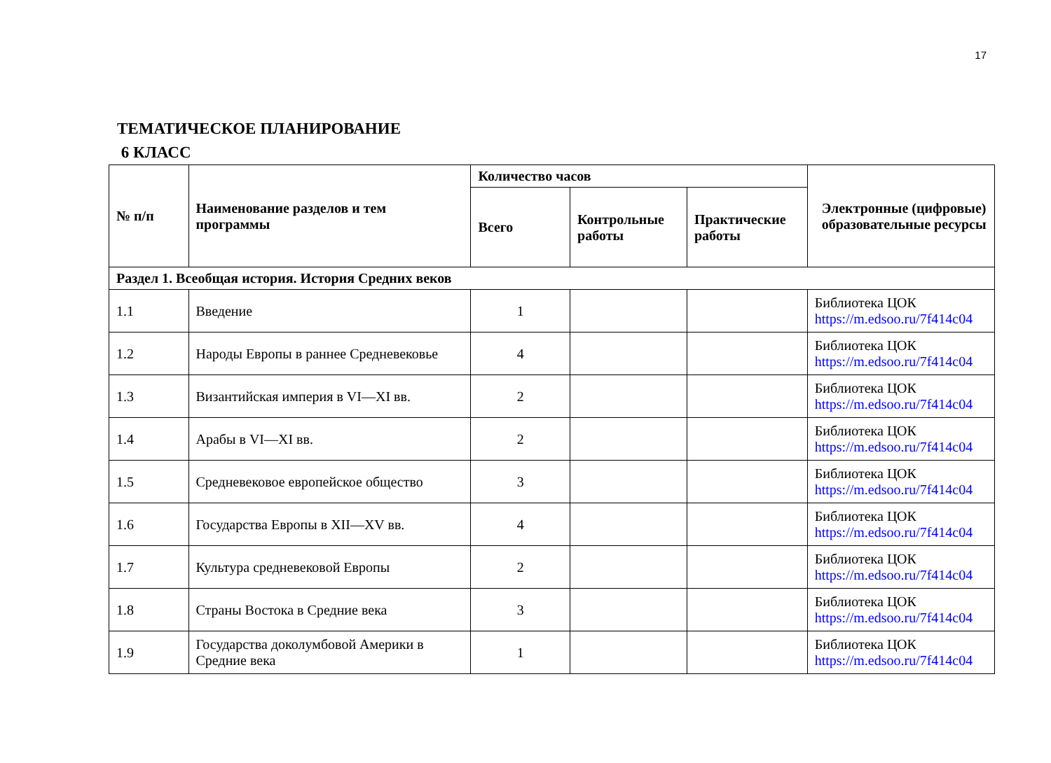17
ТЕМАТИЧЕСКОЕ ПЛАНИРОВАНИЕ
6 КЛАСС
| № п/п | Наименование разделов и тем программы | Количество часов | | | Электронные (цифровые) образовательные ресурсы |
| --- | --- | --- | --- | --- | --- |
| | | Всего | Контрольные работы | Практические работы | |
| Раздел 1. Всеобщая история. История Средних веков | | | | | |
| 1.1 | Введение | 1 | | | Библиотека ЦОК https://m.edsoo.ru/7f414c04 |
| 1.2 | Народы Европы в раннее Средневековье | 4 | | | Библиотека ЦОК https://m.edsoo.ru/7f414c04 |
| 1.3 | Византийская империя в VI—XI вв. | 2 | | | Библиотека ЦОК https://m.edsoo.ru/7f414c04 |
| 1.4 | Арабы в VI—XI вв. | 2 | | | Библиотека ЦОК https://m.edsoo.ru/7f414c04 |
| 1.5 | Средневековое европейское общество | 3 | | | Библиотека ЦОК https://m.edsoo.ru/7f414c04 |
| 1.6 | Государства Европы в XII—XV вв. | 4 | | | Библиотека ЦОК https://m.edsoo.ru/7f414c04 |
| 1.7 | Культура средневековой Европы | 2 | | | Библиотека ЦОК https://m.edsoo.ru/7f414c04 |
| 1.8 | Страны Востока в Средние века | 3 | | | Библиотека ЦОК https://m.edsoo.ru/7f414c04 |
| 1.9 | Государства доколумбовой Америки в Средние века | 1 | | | Библиотека ЦОК https://m.edsoo.ru/7f414c04 |